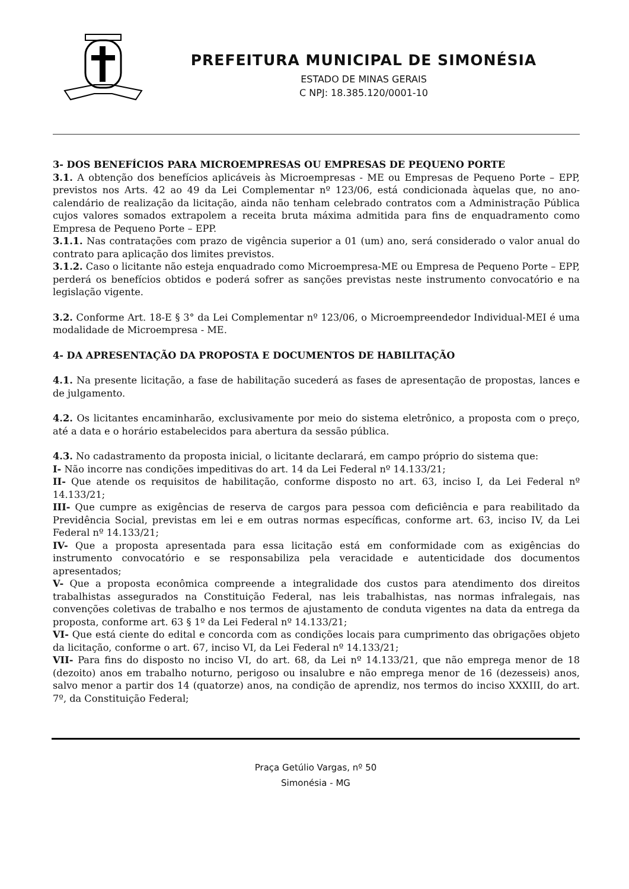PREFEITURA MUNICIPAL DE SIMONÉSIA
ESTADO DE MINAS GERAIS
C NPJ: 18.385.120/0001-10
3- DOS BENEFÍCIOS PARA MICROEMPRESAS OU EMPRESAS DE PEQUENO PORTE
3.1. A obtenção dos benefícios aplicáveis às Microempresas - ME ou Empresas de Pequeno Porte – EPP, previstos nos Arts. 42 ao 49 da Lei Complementar nº 123/06, está condicionada àquelas que, no ano-calendário de realização da licitação, ainda não tenham celebrado contratos com a Administração Pública cujos valores somados extrapolem a receita bruta máxima admitida para fins de enquadramento como Empresa de Pequeno Porte – EPP.
3.1.1. Nas contratações com prazo de vigência superior a 01 (um) ano, será considerado o valor anual do contrato para aplicação dos limites previstos.
3.1.2. Caso o licitante não esteja enquadrado como Microempresa-ME ou Empresa de Pequeno Porte – EPP, perderá os benefícios obtidos e poderá sofrer as sanções previstas neste instrumento convocatório e na legislação vigente.
3.2. Conforme Art. 18-E § 3° da Lei Complementar nº 123/06, o Microempreendedor Individual-MEI é uma modalidade de Microempresa - ME.
4- DA APRESENTAÇÃO DA PROPOSTA E DOCUMENTOS DE HABILITAÇÃO
4.1. Na presente licitação, a fase de habilitação sucederá as fases de apresentação de propostas, lances e de julgamento.
4.2. Os licitantes encaminharão, exclusivamente por meio do sistema eletrônico, a proposta com o preço, até a data e o horário estabelecidos para abertura da sessão pública.
4.3. No cadastramento da proposta inicial, o licitante declarará, em campo próprio do sistema que:
I- Não incorre nas condições impeditivas do art. 14 da Lei Federal nº 14.133/21;
II- Que atende os requisitos de habilitação, conforme disposto no art. 63, inciso I, da Lei Federal nº 14.133/21;
III- Que cumpre as exigências de reserva de cargos para pessoa com deficiência e para reabilitado da Previdência Social, previstas em lei e em outras normas específicas, conforme art. 63, inciso IV, da Lei Federal nº 14.133/21;
IV- Que a proposta apresentada para essa licitação está em conformidade com as exigências do instrumento convocatório e se responsabiliza pela veracidade e autenticidade dos documentos apresentados;
V- Que a proposta econômica compreende a integralidade dos custos para atendimento dos direitos trabalhistas assegurados na Constituição Federal, nas leis trabalhistas, nas normas infralegais, nas convenções coletivas de trabalho e nos termos de ajustamento de conduta vigentes na data da entrega da proposta, conforme art. 63 § 1º da Lei Federal nº 14.133/21;
VI- Que está ciente do edital e concorda com as condições locais para cumprimento das obrigações objeto da licitação, conforme o art. 67, inciso VI, da Lei Federal nº 14.133/21;
VII- Para fins do disposto no inciso VI, do art. 68, da Lei nº 14.133/21, que não emprega menor de 18 (dezoito) anos em trabalho noturno, perigoso ou insalubre e não emprega menor de 16 (dezesseis) anos, salvo menor a partir dos 14 (quatorze) anos, na condição de aprendiz, nos termos do inciso XXXIII, do art. 7º, da Constituição Federal;
Praça Getúlio Vargas, nº 50
Simonésia - MG